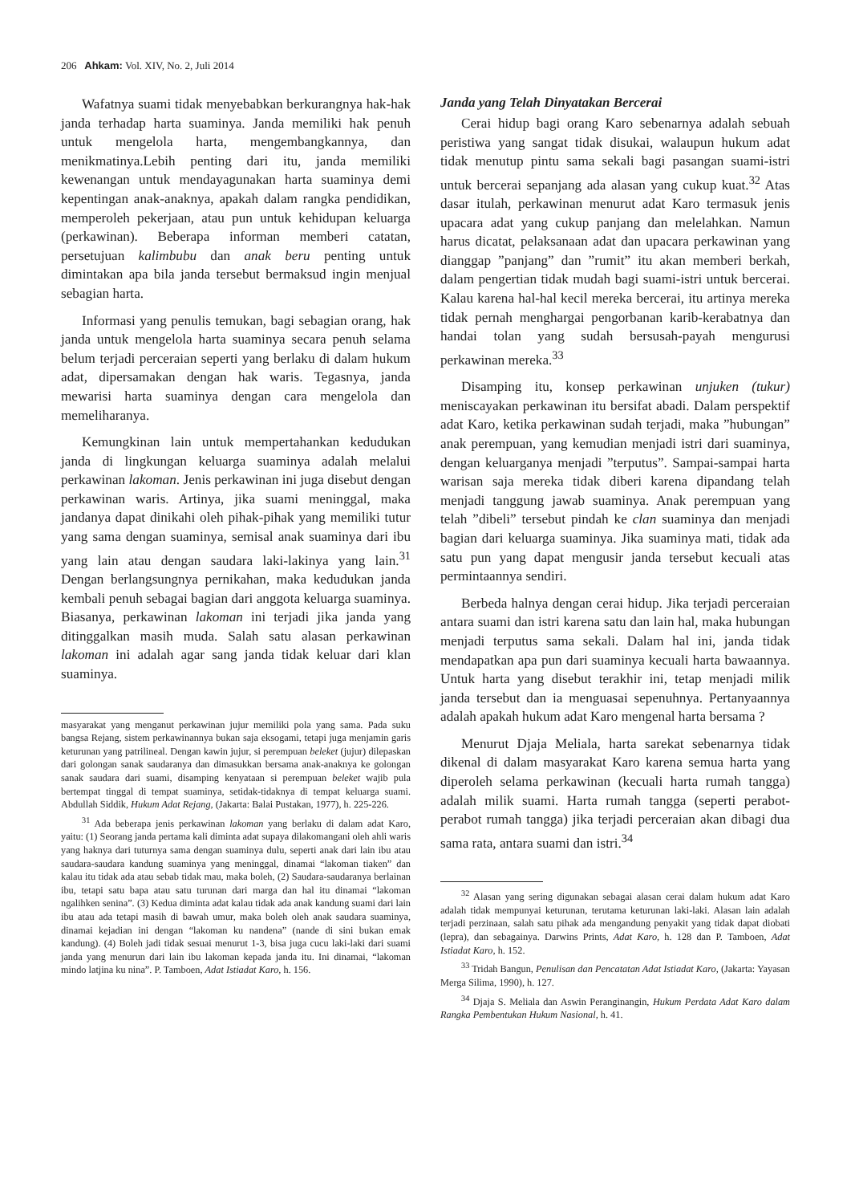206 Ahkam: Vol. XIV, No. 2, Juli 2014
Wafatnya suami tidak menyebabkan berkurangnya hak-hak janda terhadap harta suaminya. Janda memiliki hak penuh untuk mengelola harta, mengembangkannya, dan menikmatinya.Lebih penting dari itu, janda memiliki kewenangan untuk mendayagunakan harta suaminya demi kepentingan anak-anaknya, apakah dalam rangka pendidikan, memperoleh pekerjaan, atau pun untuk kehidupan keluarga (perkawinan). Beberapa informan memberi catatan, persetujuan kalimbubu dan anak beru penting untuk dimintakan apa bila janda tersebut bermaksud ingin menjual sebagian harta.
Informasi yang penulis temukan, bagi sebagian orang, hak janda untuk mengelola harta suaminya secara penuh selama belum terjadi perceraian seperti yang berlaku di dalam hukum adat, dipersamakan dengan hak waris. Tegasnya, janda mewarisi harta suaminya dengan cara mengelola dan memeliharanya.
Kemungkinan lain untuk mempertahankan kedudukan janda di lingkungan keluarga suaminya adalah melalui perkawinan lakoman. Jenis perkawinan ini juga disebut dengan perkawinan waris. Artinya, jika suami meninggal, maka jandanya dapat dinikahi oleh pihak-pihak yang memiliki tutur yang sama dengan suaminya, semisal anak suaminya dari ibu yang lain atau dengan saudara laki-lakinya yang lain.<sup>31</sup> Dengan berlangsungnya pernikahan, maka kedudukan janda kembali penuh sebagai bagian dari anggota keluarga suaminya. Biasanya, perkawinan lakoman ini terjadi jika janda yang ditinggalkan masih muda. Salah satu alasan perkawinan lakoman ini adalah agar sang janda tidak keluar dari klan suaminya.
masyarakat yang menganut perkawinan jujur memiliki pola yang sama. Pada suku bangsa Rejang, sistem perkawinannya bukan saja eksogami, tetapi juga menjamin garis keturunan yang patrilineal. Dengan kawin jujur, si perempuan beleket (jujur) dilepaskan dari golongan sanak saudaranya dan dimasukkan bersama anak-anaknya ke golongan sanak saudara dari suami, disamping kenyataan si perempuan beleket wajib pula bertempat tinggal di tempat suaminya, setidak-tidaknya di tempat keluarga suami. Abdullah Siddik, Hukum Adat Rejang, (Jakarta: Balai Pustakan, 1977), h. 225-226.
<sup>31</sup> Ada beberapa jenis perkawinan lakoman yang berlaku di dalam adat Karo, yaitu: (1) Seorang janda pertama kali diminta adat supaya dilakomangani oleh ahli waris yang haknya dari tuturnya sama dengan suaminya dulu, seperti anak dari lain ibu atau saudara-saudara kandung suaminya yang meninggal, dinamai “lakoman tiaken” dan kalau itu tidak ada atau sebab tidak mau, maka boleh, (2) Saudara-saudaranya berlainan ibu, tetapi satu bapa atau satu turunan dari marga dan hal itu dinamai “lakoman ngalihken senina”. (3) Kedua diminta adat kalau tidak ada anak kandung suami dari lain ibu atau ada tetapi masih di bawah umur, maka boleh oleh anak saudara suaminya, dinamai kejadian ini dengan “lakoman ku nandena” (nande di sini bukan emak kandung). (4) Boleh jadi tidak sesuai menurut 1-3, bisa juga cucu laki-laki dari suami janda yang menurun dari lain ibu lakoman kepada janda itu. Ini dinamai, “lakoman mindo latjina ku nina”. P. Tamboen, Adat Istiadat Karo, h. 156.
Janda yang Telah Dinyatakan Bercerai
Cerai hidup bagi orang Karo sebenarnya adalah sebuah peristiwa yang sangat tidak disukai, walaupun hukum adat tidak menutup pintu sama sekali bagi pasangan suami-istri untuk bercerai sepanjang ada alasan yang cukup kuat.<sup>32</sup> Atas dasar itulah, perkawinan menurut adat Karo termasuk jenis upacara adat yang cukup panjang dan melelahkan. Namun harus dicatat, pelaksanaan adat dan upacara perkawinan yang dianggap ”panjang” dan ”rumit” itu akan memberi berkah, dalam pengertian tidak mudah bagi suami-istri untuk bercerai. Kalau karena hal-hal kecil mereka bercerai, itu artinya mereka tidak pernah menghargai pengorbanan karib-kerabatnya dan handai tolan yang sudah bersusah-payah mengurusi perkawinan mereka.<sup>33</sup>
Disamping itu, konsep perkawinan unjuken (tukur) meniscayakan perkawinan itu bersifat abadi. Dalam perspektif adat Karo, ketika perkawinan sudah terjadi, maka ”hubungan” anak perempuan, yang kemudian menjadi istri dari suaminya, dengan keluarganya menjadi ”terputus”. Sampai-sampai harta warisan saja mereka tidak diberi karena dipandang telah menjadi tanggung jawab suaminya. Anak perempuan yang telah ”dibeli” tersebut pindah ke clan suaminya dan menjadi bagian dari keluarga suaminya. Jika suaminya mati, tidak ada satu pun yang dapat mengusir janda tersebut kecuali atas permintaannya sendiri.
Berbeda halnya dengan cerai hidup. Jika terjadi perceraian antara suami dan istri karena satu dan lain hal, maka hubungan menjadi terputus sama sekali. Dalam hal ini, janda tidak mendapatkan apa pun dari suaminya kecuali harta bawaannya. Untuk harta yang disebut terakhir ini, tetap menjadi milik janda tersebut dan ia menguasai sepenuhnya. Pertanyaannya adalah apakah hukum adat Karo mengenal harta bersama ?
Menurut Djaja Meliala, harta sarekat sebenarnya tidak dikenal di dalam masyarakat Karo karena semua harta yang diperoleh selama perkawinan (kecuali harta rumah tangga) adalah milik suami. Harta rumah tangga (seperti perabot-perabot rumah tangga) jika terjadi perceraian akan dibagi dua sama rata, antara suami dan istri.<sup>34</sup>
<sup>32</sup> Alasan yang sering digunakan sebagai alasan cerai dalam hukum adat Karo adalah tidak mempunyai keturunan, terutama keturunan laki-laki. Alasan lain adalah terjadi perzinaan, salah satu pihak ada mengandung penyakit yang tidak dapat diobati (lepra), dan sebagainya. Darwins Prints, Adat Karo, h. 128 dan P. Tamboen, Adat Istiadat Karo, h. 152.
<sup>33</sup> Tridah Bangun, Penulisan dan Pencatatan Adat Istiadat Karo, (Jakarta: Yayasan Merga Silima, 1990), h. 127.
<sup>34</sup> Djaja S. Meliala dan Aswin Peranginangin, Hukum Perdata Adat Karo dalam Rangka Pembentukan Hukum Nasional, h. 41.